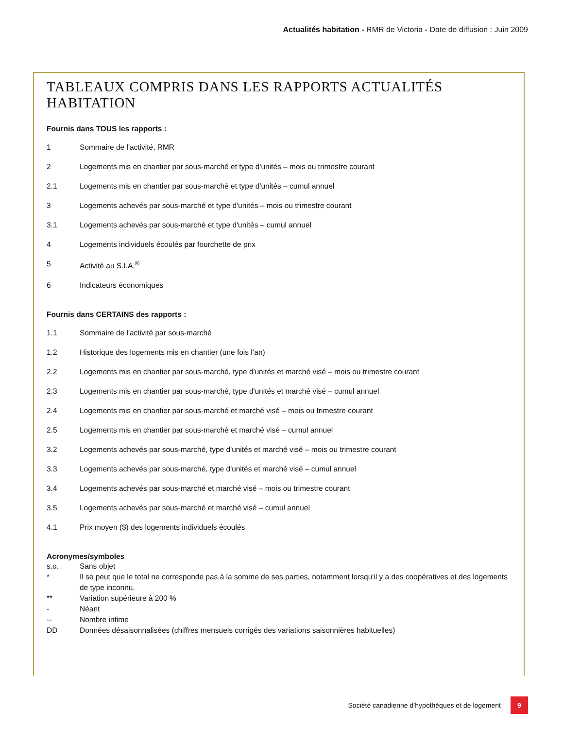Actualités habitation - RMR de Victoria - Date de diffusion : Juin 2009
TABLEAUX COMPRIS DANS LES RAPPORTS ACTUALITÉS HABITATION
Fournis dans TOUS les rapports :
1 Sommaire de l'activité, RMR
2 Logements mis en chantier par sous-marché et type d'unités – mois ou trimestre courant
2.1 Logements mis en chantier par sous-marché et type d'unités – cumul annuel
3 Logements achevés par sous-marché et type d'unités – mois ou trimestre courant
3.1 Logements achevés par sous-marché et type d'unités – cumul annuel
4 Logements individuels écoulés par fourchette de prix
5 Activité au S.I.A.<sup>®</sup>
6 Indicateurs économiques
Fournis dans CERTAINS des rapports :
1.1 Sommaire de l'activité par sous-marché
1.2 Historique des logements mis en chantier (une fois l’an)
2.2 Logements mis en chantier par sous-marché, type d'unités et marché visé – mois ou trimestre courant
2.3 Logements mis en chantier par sous-marché, type d'unités et marché visé – cumul annuel
2.4 Logements mis en chantier par sous-marché et marché visé – mois ou trimestre courant
2.5 Logements mis en chantier par sous-marché et marché visé – cumul annuel
3.2 Logements achevés par sous-marché, type d'unités et marché visé – mois ou trimestre courant
3.3 Logements achevés par sous-marché, type d'unités et marché visé – cumul annuel
3.4 Logements achevés par sous-marché et marché visé – mois ou trimestre courant
3.5 Logements achevés par sous-marché et marché visé – cumul annuel
4.1 Prix moyen ($) des logements individuels écoulés
Acronymes/symboles
s.o. Sans objet
* Il se peut que le total ne corresponde pas à la somme de ses parties, notamment lorsqu'il y a des coopératives et des logements de type inconnu.
** Variation supérieure à 200 %
- Néant
-- Nombre infime
DD Données désaisonnalisées (chiffres mensuels corrigés des variations saisonnières habituelles)
Société canadienne d’hypothèques et de logement 9